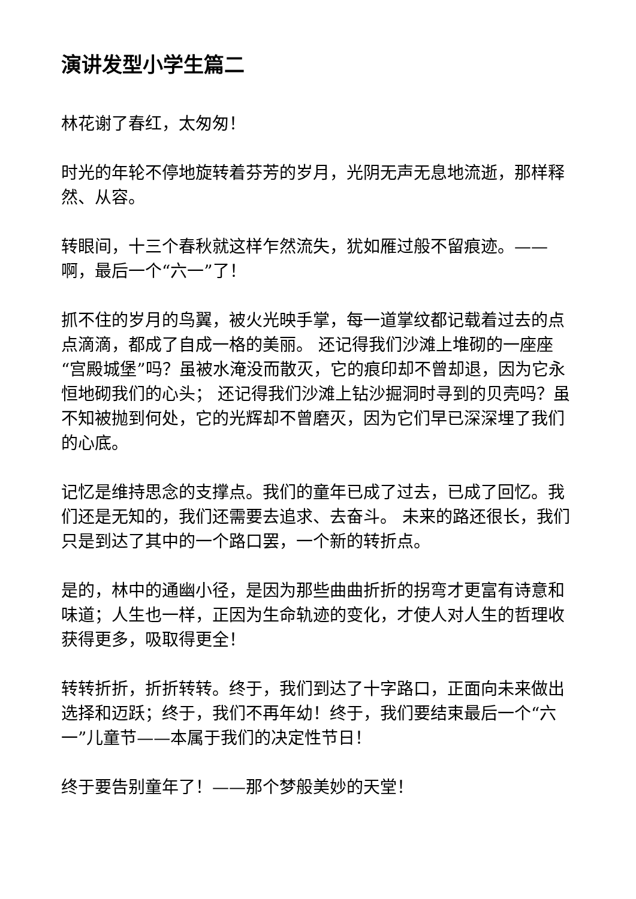演讲发型小学生篇二
林花谢了春红，太匆匆！
时光的年轮不停地旋转着芬芳的岁月，光阴无声无息地流逝，那样释然、从容。
转眼间，十三个春秋就这样乍然流失，犹如雁过般不留痕迹。——啊，最后一个“六一”了！
抓不住的岁月的鸟翼，被火光映手掌，每一道掌纹都记载着过去的点点滴滴，都成了自成一格的美丽。 还记得我们沙滩上堆砌的一座座“宫殿城堡”吗？虽被水淹没而散灭，它的痕印却不曾却退，因为它永恒地砌我们的心头； 还记得我们沙滩上钻沙掘洞时寻到的贝壳吗？虽不知被抛到何处，它的光辉却不曾磨灭，因为它们早已深深埋了我们的心底。
记忆是维持思念的支撑点。我们的童年已成了过去，已成了回忆。我们还是无知的，我们还需要去追求、去奋斗。 未来的路还很长，我们只是到达了其中的一个路口罢，一个新的转折点。
是的，林中的通幽小径，是因为那些曲曲折折的拐弯才更富有诗意和味道；人生也一样，正因为生命轨迹的变化，才使人对人生的哲理收获得更多，吸取得更全！
转转折折，折折转转。终于，我们到达了十字路口，正面向未来做出选择和迈跃；终于，我们不再年幼！终于，我们要结束最后一个“六一”儿童节——本属于我们的决定性节日！
终于要告别童年了！——那个梦般美妙的天堂！